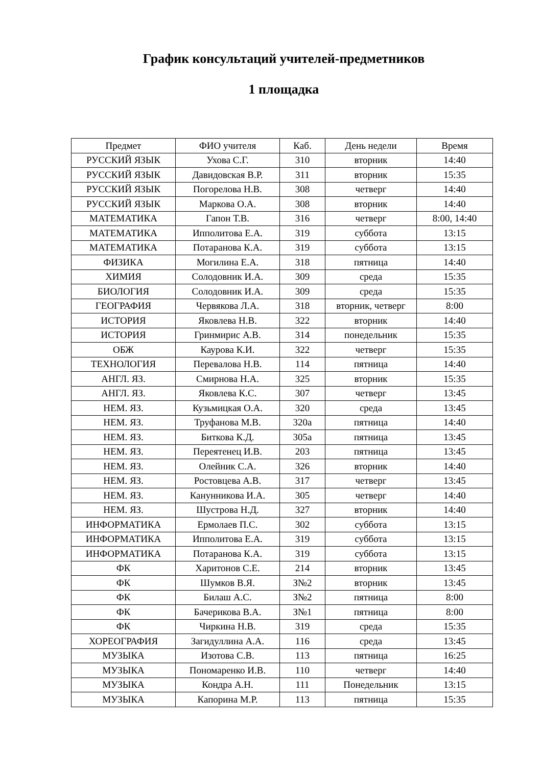График консультаций учителей-предметников
1 площадка
| Предмет | ФИО учителя | Каб. | День недели | Время |
| --- | --- | --- | --- | --- |
| РУССКИЙ ЯЗЫК | Ухова С.Г. | 310 | вторник | 14:40 |
| РУССКИЙ ЯЗЫК | Давидовская В.Р. | 311 | вторник | 15:35 |
| РУССКИЙ ЯЗЫК | Погорелова Н.В. | 308 | четверг | 14:40 |
| РУССКИЙ ЯЗЫК | Маркова О.А. | 308 | вторник | 14:40 |
| МАТЕМАТИКА | Гапон Т.В. | 316 | четверг | 8:00, 14:40 |
| МАТЕМАТИКА | Ипполитова Е.А. | 319 | суббота | 13:15 |
| МАТЕМАТИКА | Потаранова К.А. | 319 | суббота | 13:15 |
| ФИЗИКА | Могилина Е.А. | 318 | пятница | 14:40 |
| ХИМИЯ | Солодовник И.А. | 309 | среда | 15:35 |
| БИОЛОГИЯ | Солодовник И.А. | 309 | среда | 15:35 |
| ГЕОГРАФИЯ | Червякова Л.А. | 318 | вторник, четверг | 8:00 |
| ИСТОРИЯ | Яковлева Н.В. | 322 | вторник | 14:40 |
| ИСТОРИЯ | Гринмирис А.В. | 314 | понедельник | 15:35 |
| ОБЖ | Каурова К.И. | 322 | четверг | 15:35 |
| ТЕХНОЛОГИЯ | Перевалова Н.В. | 114 | пятница | 14:40 |
| АНГЛ. ЯЗ. | Смирнова Н.А. | 325 | вторник | 15:35 |
| АНГЛ. ЯЗ. | Яковлева К.С. | 307 | четверг | 13:45 |
| НЕМ. ЯЗ. | Кузьмицкая О.А. | 320 | среда | 13:45 |
| НЕМ. ЯЗ. | Труфанова М.В. | 320а | пятница | 14:40 |
| НЕМ. ЯЗ. | Биткова К.Д. | 305а | пятница | 13:45 |
| НЕМ. ЯЗ. | Переятенец И.В. | 203 | пятница | 13:45 |
| НЕМ. ЯЗ. | Олейник С.А. | 326 | вторник | 14:40 |
| НЕМ. ЯЗ. | Ростовцева А.В. | 317 | четверг | 13:45 |
| НЕМ. ЯЗ. | Канунникова И.А. | 305 | четверг | 14:40 |
| НЕМ. ЯЗ. | Шустрова Н.Д. | 327 | вторник | 14:40 |
| ИНФОРМАТИКА | Ермолаев П.С. | 302 | суббота | 13:15 |
| ИНФОРМАТИКА | Ипполитова Е.А. | 319 | суббота | 13:15 |
| ИНФОРМАТИКА | Потаранова К.А. | 319 | суббота | 13:15 |
| ФК | Харитонов С.Е. | 214 | вторник | 13:45 |
| ФК | Шумков В.Я. | З№2 | вторник | 13:45 |
| ФК | Билаш А.С. | З№2 | пятница | 8:00 |
| ФК | Бачерикова В.А. | З№1 | пятница | 8:00 |
| ФК | Чиркина Н.В. | 319 | среда | 15:35 |
| ХОРЕОГРАФИЯ | Загидуллина А.А. | 116 | среда | 13:45 |
| МУЗЫКА | Изотова С.В. | 113 | пятница | 16:25 |
| МУЗЫКА | Пономаренко И.В. | 110 | четверг | 14:40 |
| МУЗЫКА | Кондра А.Н. | 111 | Понедельник | 13:15 |
| МУЗЫКА | Капорина М.Р. | 113 | пятница | 15:35 |